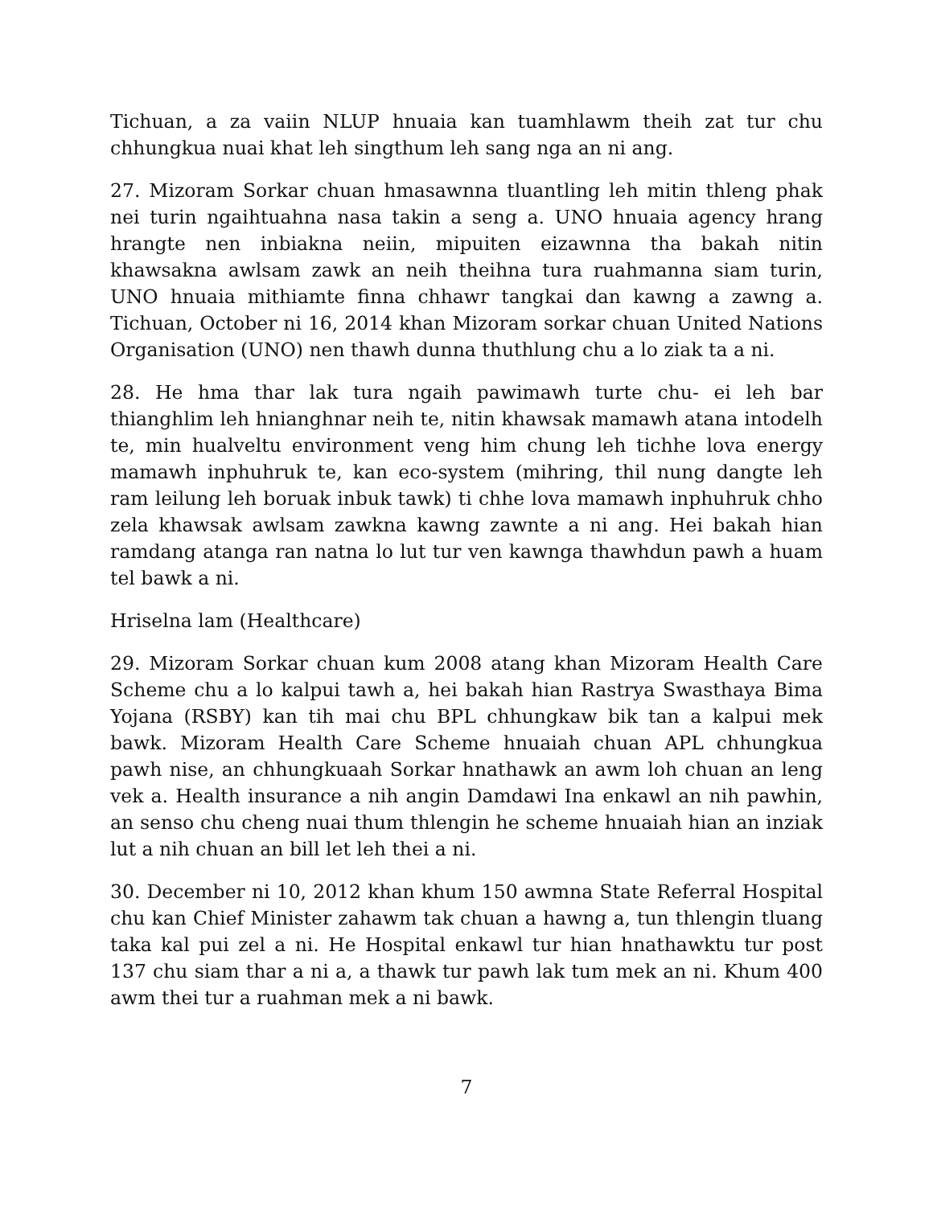Tichuan, a za vaiin NLUP hnuaia kan tuamhlawm theih zat tur chu chhungkua nuai khat leh singthum leh sang nga an ni ang.
27. Mizoram Sorkar chuan hmasawnna tluantling leh mitin thleng phak nei turin ngaihtuahna nasa takin a seng a. UNO hnuaia agency hrang hrangte nen inbiakna neiin, mipuiten eizawnna tha bakah nitin khawsakna awlsam zawk an neih theihna tura ruahmanna siam turin, UNO hnuaia mithiamte finna chhawr tangkai dan kawng a zawng a. Tichuan, October ni 16, 2014 khan Mizoram sorkar chuan United Nations Organisation (UNO) nen thawh dunna thuthlung chu a lo ziak ta a ni.
28. He hma thar lak tura ngaih pawimawh turte chu- ei leh bar thianghlim leh hnianghnar neih te, nitin khawsak mamawh atana intodelh te, min hualveltu environment veng him chung leh tichhe lova energy mamawh inphuhruk te, kan eco-system (mihring, thil nung dangte leh ram leilung leh boruak inbuk tawk) ti chhe lova mamawh inphuhruk chho zela khawsak awlsam zawkna kawng zawnte a ni ang. Hei bakah hian ramdang atanga ran natna lo lut tur ven kawnga thawhdun pawh a huam tel bawk a ni.
Hriselna lam (Healthcare)
29. Mizoram Sorkar chuan kum 2008 atang khan Mizoram Health Care Scheme chu a lo kalpui tawh a, hei bakah hian Rastrya Swasthaya Bima Yojana (RSBY) kan tih mai chu BPL chhungkaw bik tan a kalpui mek bawk. Mizoram Health Care Scheme hnuaiah chuan APL chhungkua pawh nise, an chhungkuaah Sorkar hnathawk an awm loh chuan an leng vek a. Health insurance a nih angin Damdawi Ina enkawl an nih pawhin, an senso chu cheng nuai thum thlengin he scheme hnuaiah hian an inziak lut a nih chuan an bill let leh thei a ni.
30. December ni 10, 2012 khan khum 150 awmna State Referral Hospital chu kan Chief Minister zahawm tak chuan a hawng a, tun thlengin tluang taka kal pui zel a ni. He Hospital enkawl tur hian hnathawktu tur post 137 chu siam thar a ni a, a thawk tur pawh lak tum mek an ni. Khum 400 awm thei tur a ruahman mek a ni bawk.
7